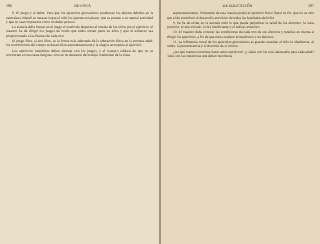186 REVISTA
8. El juego y el deber. Para que los ejercicios gimnásticos produzcan los efectos debidos en la naturaleza infantil es necesario que el niño los ejecute con placer, que se presten a su natural actividad y que no sean impuestos como un deber penoso.
La escuela debe buscar en el juego el medio de despertar el interés de los niños por el ejercicio; el maestro ha de dirigir los juegos de modo que todos tomen parte en ellos y que el esfuerzo sea proporcionado a las fuerzas de cada uno.
El juego libre, al aire libre, es la forma más adecuada de la educación física en la primera edad; los movimientos del cuerpo se desarrollan espontáneamente y la alegría acompaña al ejercicio.
Los ejercicios metódicos deben alternar con los juegos, y el maestro cuidará de que no se conviertan en una tarea fatigosa, sino en un descanso del trabajo intelectual de la clase.
DE EDUCACIÓN 187
espontáneamente. Solamente de esta manera podrá el ejercicio físico llenar su fin, que no es otro que el de contribuir al desarrollo armónico de todas las facultades del niño.
9. Se ha de evitar en la escuela todo lo que pueda perjudicar la salud de los alumnos: la mala posición, el aire viciado, la luz insuficiente y el trabajo excesivo.
10. El maestro debe conocer las condiciones de cada uno de sus alumnos y tenerlas en cuenta al dirigir los ejercicios, a fin de que éstos resulten provechosos y no dañosos.
11. La influencia moral de los ejercicios gimnásticos es grande: enseñan al niño la obediencia, el orden, la perseverancia y el dominio de sí mismo.
¿De qué manera conviene hacer estos ejercicios? ¿Cuáles son los más adecuados para cada edad? Tales son las cuestiones que deben resolverse.